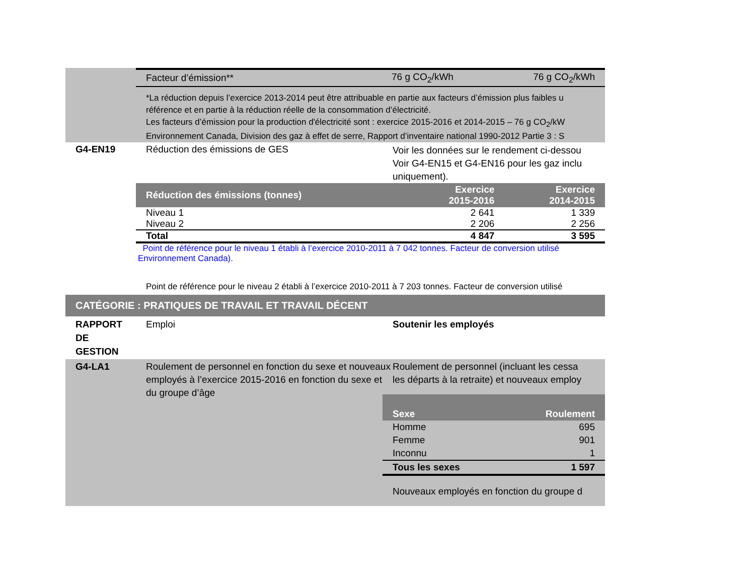| Facteur d’émission** | 76 g CO<sub>2</sub>/kWh | 76 g CO<sub>2</sub>/kWh |
*La réduction depuis l’exercice 2013-2014 peut être attribuable en partie aux facteurs d’émission plus faibles u
référence et en partie à la réduction réelle de la consommation d’électricité.
Les facteurs d’émission pour la production d'électricité sont : exercice 2015-2016 et 2014-2015 – 76 g CO<sub>2</sub>/kW
Environnement Canada, Division des gaz à effet de serre, Rapport d’inventaire national 1990-2012 Partie 3 : S
G4-EN19 Réduction des émissions de GES
Voir les données sur le rendement ci-dessou
Voir G4-EN15 et G4-EN16 pour les gaz inclu
uniquement).
| Réduction des émissions (tonnes) | Exercice 2015-2016 | Exercice 2014-2015 |
| --- | --- | --- |
| Niveau 1 | 2 641 | 1 339 |
| Niveau 2 | 2 206 | 2 256 |
| Total | 4 847 | 3 595 |
Point de référence pour le niveau 1 établi à l’exercice 2010-2011 à 7 042 tonnes. Facteur de conversion utilisé
Environnement Canada).
Point de référence pour le niveau 2 établi à l’exercice 2010-2011 à 7 203 tonnes. Facteur de conversion utilisé
CATÉGORIE : PRATIQUES DE TRAVAIL ET TRAVAIL DÉCENT
RAPPORT
DE
GESTION
Emploi Soutenir les employés
G4-LA1 Roulement de personnel en fonction du sexe et nouveaux employés à l’exercice 2015-2016 en fonction du sexe et du groupe d’âge
Roulement de personnel (incluant les cessa
les départs à la retraite) et nouveaux employ
| Sexe | Roulement |
| --- | --- |
| Homme | 695 |
| Femme | 901 |
| Inconnu | 1 |
| Tous les sexes | 1 597 |
Nouveaux employés en fonction du groupe d